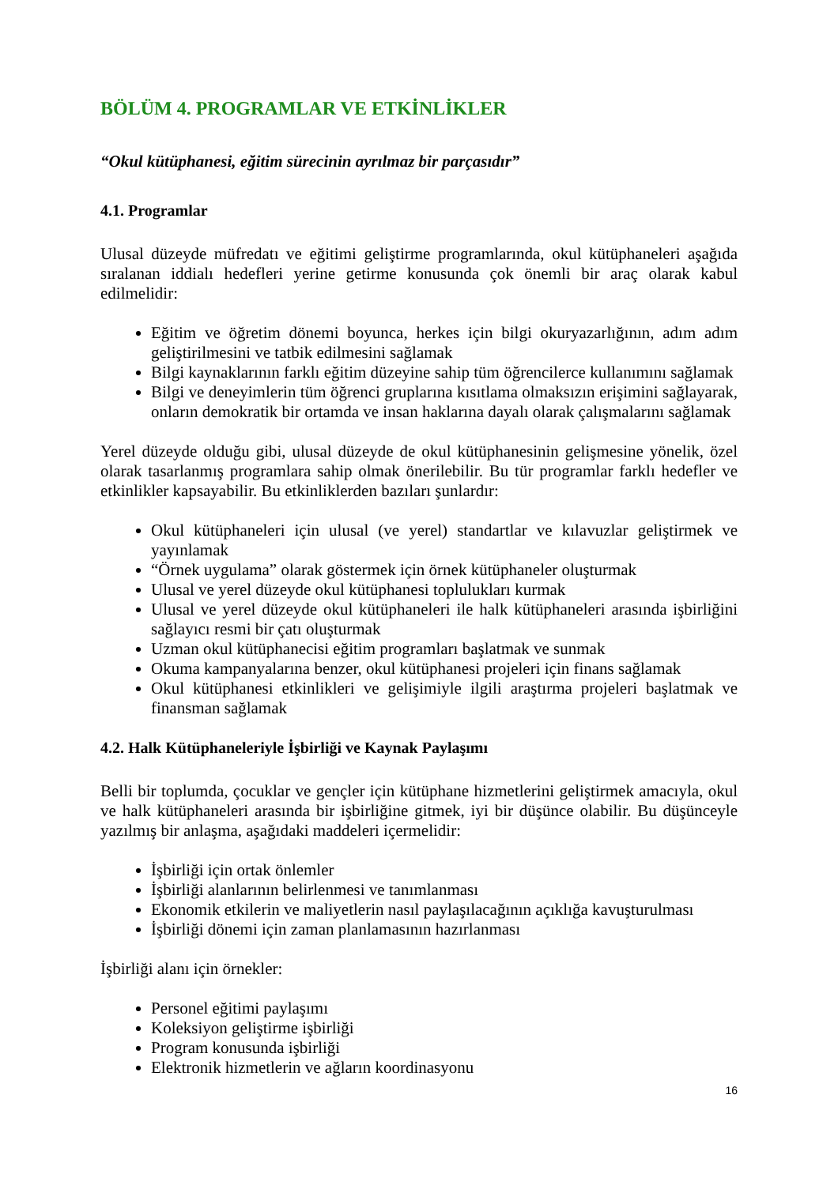BÖLÜM 4. PROGRAMLAR VE ETKİNLİKLER
“Okul kütüphanesi, eğitim sürecinin ayrılmaz bir parçasıdır”
4.1. Programlar
Ulusal düzeyde müfredatı ve eğitimi geliştirme programlarında, okul kütüphaneleri aşağıda sıralanan iddialı hedefleri yerine getirme konusunda çok önemli bir araç olarak kabul edilmelidir:
Eğitim ve öğretim dönemi boyunca, herkes için bilgi okuryazarlığının, adım adım geliştirilmesini ve tatbik edilmesini sağlamak
Bilgi kaynaklarının farklı eğitim düzeyine sahip tüm öğrencilerce kullanımını sağlamak
Bilgi ve deneyimlerin tüm öğrenci gruplarına kısıtlama olmaksızın erişimini sağlayarak, onların demokratik bir ortamda ve insan haklarına dayalı olarak çalışmalarını sağlamak
Yerel düzeyde olduğu gibi, ulusal düzeyde de okul kütüphanesinin gelişmesine yönelik, özel olarak tasarlanmış programlara sahip olmak önerilebilir. Bu tür programlar farklı hedefler ve etkinlikler kapsayabilir. Bu etkinliklerden bazıları şunlardır:
Okul kütüphaneleri için ulusal (ve yerel) standartlar ve kılavuzlar geliştirmek ve yayınlamak
“Örnek uygulama” olarak göstermek için örnek kütüphaneler oluşturmak
Ulusal ve yerel düzeyde okul kütüphanesi toplulukları kurmak
Ulusal ve yerel düzeyde okul kütüphaneleri ile halk kütüphaneleri arasında işbirliğini sağlayıcı resmi bir çatı oluşturmak
Uzman okul kütüphanecisi eğitim programları başlatmak ve sunmak
Okuma kampanyalarına benzer, okul kütüphanesi projeleri için finans sağlamak
Okul kütüphanesi etkinlikleri ve gelişimiyle ilgili araştırma projeleri başlatmak ve finansman sağlamak
4.2. Halk Kütüphaneleriyle İşbirliği ve Kaynak Paylaşımı
Belli bir toplumda, çocuklar ve gençler için kütüphane hizmetlerini geliştirmek amacıyla, okul ve halk kütüphaneleri arasında bir işbirliğine gitmek, iyi bir düşünce olabilir. Bu düşünceyle yazılmış bir anlaşma, aşağıdaki maddeleri içermelidir:
İşbirliği için ortak önlemler
İşbirliği alanlarının belirlenmesi ve tanımlanması
Ekonomik etkilerin ve maliyetlerin nasıl paylaşılacağının açıklığa kavuşturulması
İşbirliği dönemi için zaman planlamasının hazırlanması
İşbirliği alanı için örnekler:
Personel eğitimi paylaşımı
Koleksiyon geliştirme işbirliği
Program konusunda işbirliği
Elektronik hizmetlerin ve ağların koordinasyonu
16